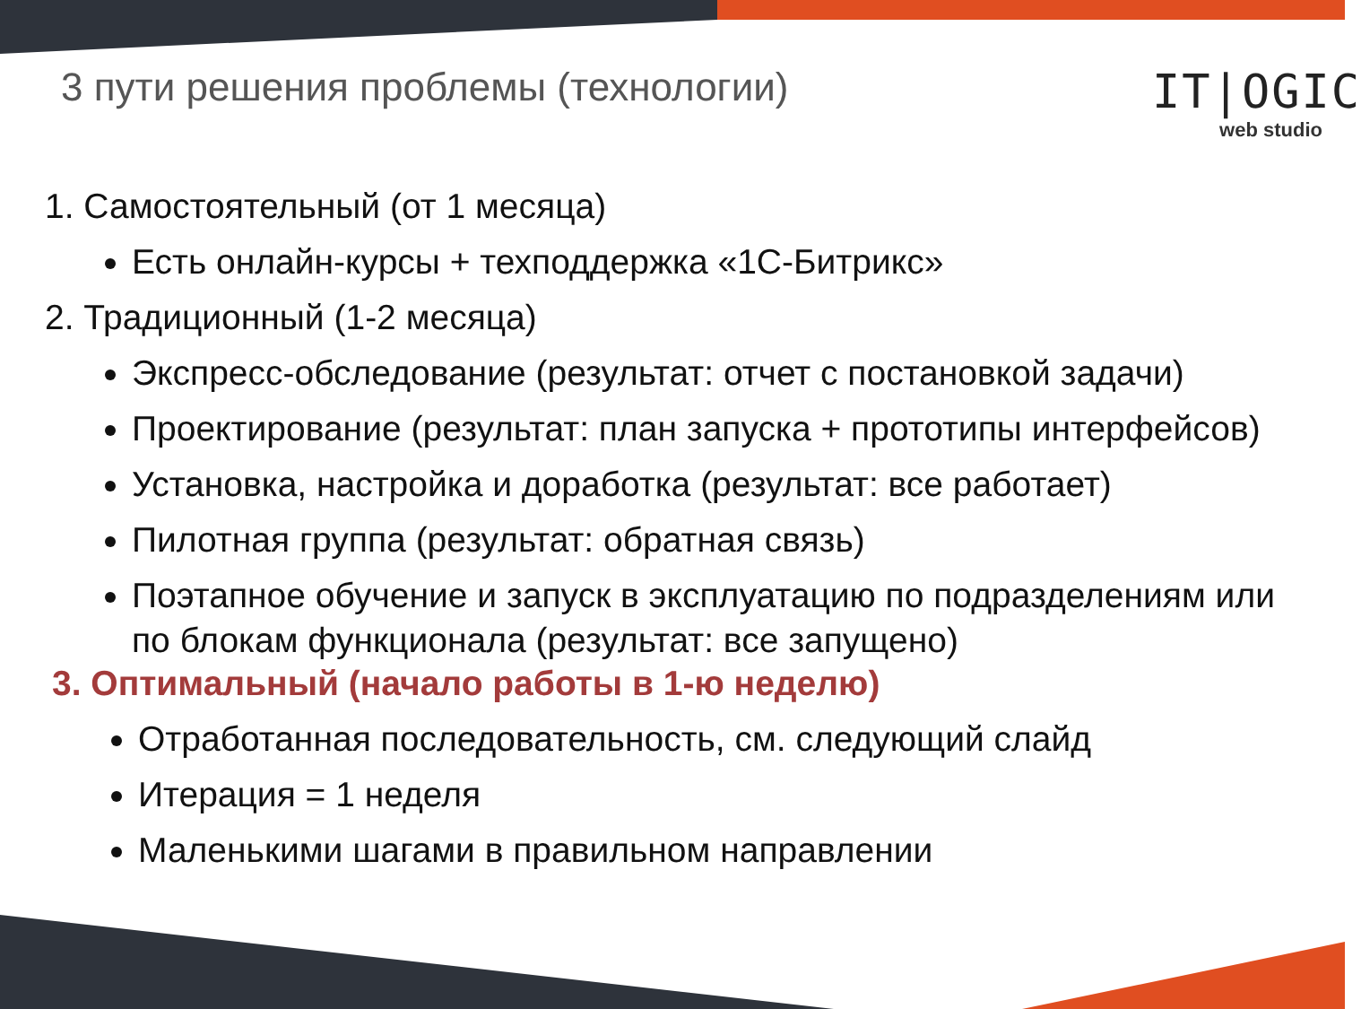3 пути решения проблемы (технологии)
IT|OGIC
web studio
1. Самостоятельный (от 1 месяца)
Есть онлайн-курсы + техподдержка «1С-Битрикс»
2. Традиционный (1-2 месяца)
Экспресс-обследование (результат: отчет с постановкой задачи)
Проектирование (результат: план запуска + прототипы интерфейсов)
Установка, настройка и доработка (результат: все работает)
Пилотная группа (результат: обратная связь)
Поэтапное обучение и запуск в эксплуатацию по подразделениям или по блокам функционала (результат: все запущено)
3. Оптимальный (начало работы в 1-ю неделю)
Отработанная последовательность, см. следующий слайд
Итерация = 1 неделя
Маленькими шагами в правильном направлении